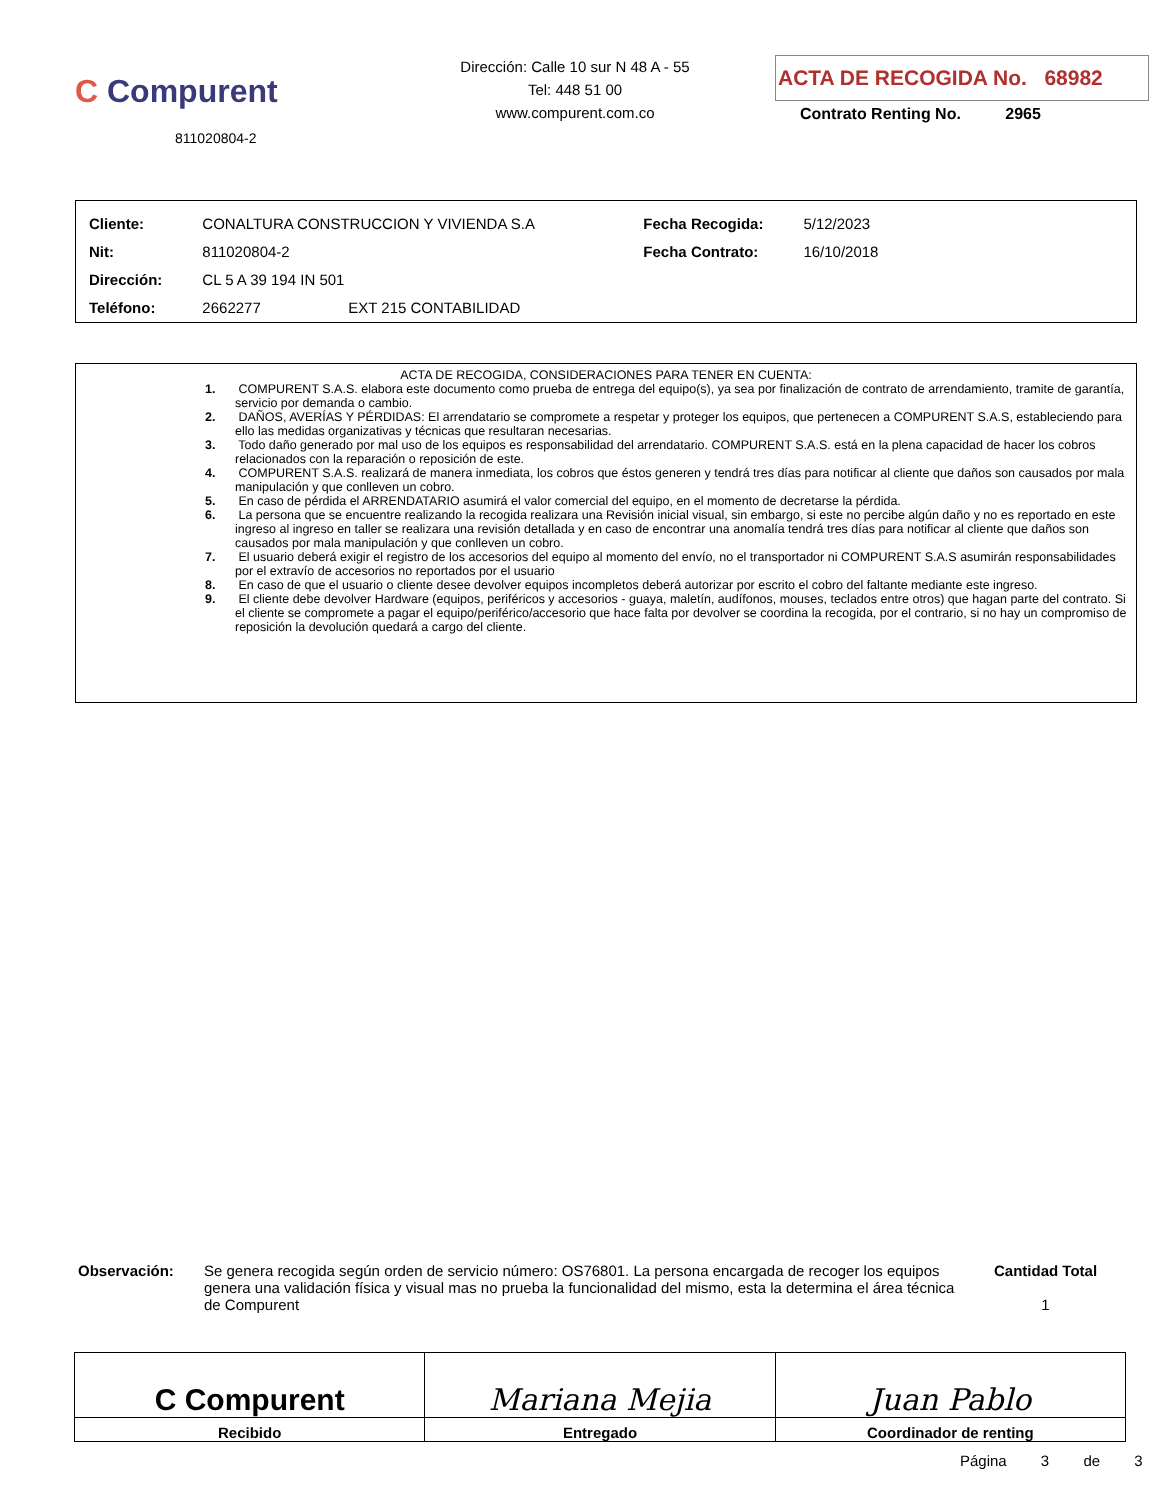C Compurent
811020804-2
Dirección: Calle 10 sur N 48 A - 55
Tel: 448 51 00
www.compurent.com.co
ACTA DE RECOGIDA No. 68982
Contrato Renting No. 2965
| Cliente: | CONALTURA CONSTRUCCION Y VIVIENDA S.A | Fecha Recogida: | 5/12/2023 |
| Nit: | 811020804-2 | Fecha Contrato: | 16/10/2018 |
| Dirección: | CL 5 A 39 194 IN 501 | | |
| Teléfono: | 2662277 EXT 215 CONTABILIDAD | | |
ACTA DE RECOGIDA, CONSIDERACIONES PARA TENER EN CUENTA:
1. COMPURENT S.A.S. elabora este documento como prueba de entrega del equipo(s), ya sea por finalización de contrato de arrendamiento, tramite de garantía, servicio por demanda o cambio.
2. DAÑOS, AVERÍAS Y PÉRDIDAS: El arrendatario se compromete a respetar y proteger los equipos, que pertenecen a COMPURENT S.A.S, estableciendo para ello las medidas organizativas y técnicas que resultaran necesarias.
3. Todo daño generado por mal uso de los equipos es responsabilidad del arrendatario. COMPURENT S.A.S. está en la plena capacidad de hacer los cobros relacionados con la reparación o reposición de este.
4. COMPURENT S.A.S. realizará de manera inmediata, los cobros que éstos generen y tendrá tres días para notificar al cliente que daños son causados por mala manipulación y que conlleven un cobro.
5. En caso de pérdida el ARRENDATARIO asumirá el valor comercial del equipo, en el momento de decretarse la pérdida.
6. La persona que se encuentre realizando la recogida realizara una Revisión inicial visual, sin embargo, si este no percibe algún daño y no es reportado en este ingreso al ingreso en taller se realizara una revisión detallada y en caso de encontrar una anomalía tendrá tres días para notificar al cliente que daños son causados por mala manipulación y que conlleven un cobro.
7. El usuario deberá exigir el registro de los accesorios del equipo al momento del envío, no el transportador ni COMPURENT S.A.S asumirán responsabilidades por el extravío de accesorios no reportados por el usuario
8. En caso de que el usuario o cliente desee devolver equipos incompletos deberá autorizar por escrito el cobro del faltante mediante este ingreso.
9. El cliente debe devolver Hardware (equipos, periféricos y accesorios - guaya, maletín, audífonos, mouses, teclados entre otros) que hagan parte del contrato. Si el cliente se compromete a pagar el equipo/periférico/accesorio que hace falta por devolver se coordina la recogida, por el contrario, si no hay un compromiso de reposición la devolución quedará a cargo del cliente.
Observación: Se genera recogida según orden de servicio número: OS76801. La persona encargada de recoger los equipos genera una validación física y visual mas no prueba la funcionalidad del mismo, esta la determina el área técnica de Compurent
Cantidad Total
1
C Compurent
Recibido
Mariana Mejia
Entregado
Juan Pablo
Coordinador de renting
Página 3 de 3